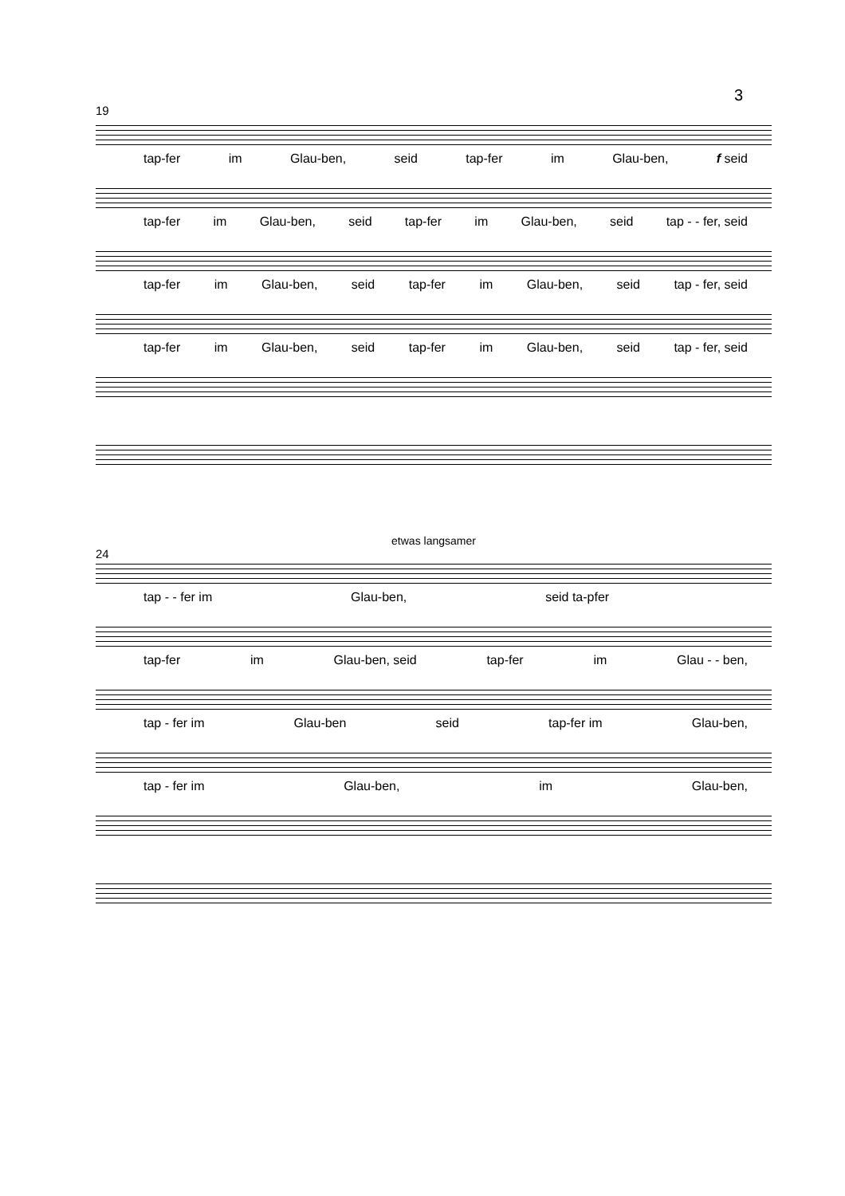3
19
tap-fer im Glau-ben, seid tap-fer im Glau-ben, f seid
tap-fer im Glau-ben, seid tap-fer im Glau-ben, seid tap - - fer, seid
tap-fer im Glau-ben, seid tap-fer im Glau-ben, seid tap - fer, seid
tap-fer im Glau-ben, seid tap-fer im Glau-ben, seid tap - fer, seid
etwas langsamer
24
tap - - fer im Glau-ben, seid ta-pfer
tap-fer im Glau-ben, seid tap-fer im Glau - - ben,
tap - fer im Glau-ben seid tap-fer im Glau-ben,
tap - fer im Glau-ben, im Glau-ben,